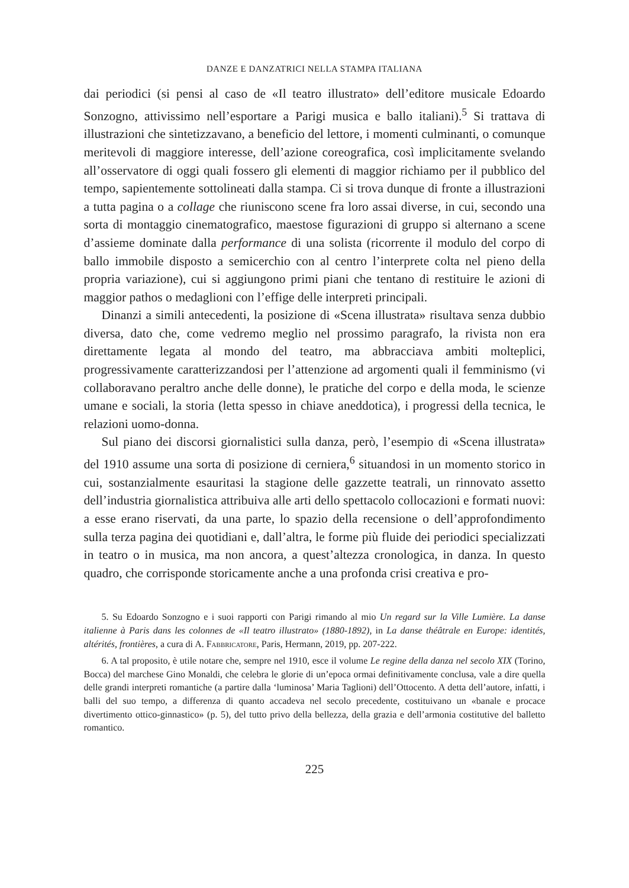DANZE E DANZATRICI NELLA STAMPA ITALIANA
dai periodici (si pensi al caso de «Il teatro illustrato» dell’editore musicale Edoardo Sonzogno, attivissimo nell’esportare a Parigi musica e ballo italiani).<sup>5</sup> Si trattava di illustrazioni che sintetizzavano, a beneficio del lettore, i momenti culminanti, o comunque meritevoli di maggiore interesse, dell’azione coreografica, così implicitamente svelando all’osservatore di oggi quali fossero gli elementi di maggior richiamo per il pubblico del tempo, sapientemente sottolineati dalla stampa. Ci si trova dunque di fronte a illustrazioni a tutta pagina o a collage che riuniscono scene fra loro assai diverse, in cui, secondo una sorta di montaggio cinematografico, maestose figurazioni di gruppo si alternano a scene d’assieme dominate dalla performance di una solista (ricorrente il modulo del corpo di ballo immobile disposto a semicerchio con al centro l’interprete colta nel pieno della propria variazione), cui si aggiungono primi piani che tentano di restituire le azioni di maggior pathos o medaglioni con l’effige delle interpreti principali.
Dinanzi a simili antecedenti, la posizione di «Scena illustrata» risultava senza dubbio diversa, dato che, come vedremo meglio nel prossimo paragrafo, la rivista non era direttamente legata al mondo del teatro, ma abbracciava ambiti molteplici, progressivamente caratterizzandosi per l’attenzione ad argomenti quali il femminismo (vi collaboravano peraltro anche delle donne), le pratiche del corpo e della moda, le scienze umane e sociali, la storia (letta spesso in chiave aneddotica), i progressi della tecnica, le relazioni uomo-donna.
Sul piano dei discorsi giornalistici sulla danza, però, l’esempio di «Scena illustrata» del 1910 assume una sorta di posizione di cerniera,<sup>6</sup> situandosi in un momento storico in cui, sostanzialmente esauritasi la stagione delle gazzette teatrali, un rinnovato assetto dell’industria giornalistica attribuiva alle arti dello spettacolo collocazioni e formati nuovi: a esse erano riservati, da una parte, lo spazio della recensione o dell’approfondimento sulla terza pagina dei quotidiani e, dall’altra, le forme più fluide dei periodici specializzati in teatro o in musica, ma non ancora, a quest’altezza cronologica, in danza. In questo quadro, che corrisponde storicamente anche a una profonda crisi creativa e pro-
5. Su Edoardo Sonzogno e i suoi rapporti con Parigi rimando al mio Un regard sur la Ville Lumière. La danse italienne à Paris dans les colonnes de «Il teatro illustrato» (1880-1892), in La danse théâtrale en Europe: identités, altérités, frontières, a cura di A. Fabbricatore, Paris, Hermann, 2019, pp. 207-222.
6. A tal proposito, è utile notare che, sempre nel 1910, esce il volume Le regine della danza nel secolo XIX (Torino, Bocca) del marchese Gino Monaldi, che celebra le glorie di un’epoca ormai definitivamente conclusa, vale a dire quella delle grandi interpreti romantiche (a partire dalla ‘luminosa’ Maria Taglioni) dell’Ottocento. A detta dell’autore, infatti, i balli del suo tempo, a differenza di quanto accadeva nel secolo precedente, costituivano un «banale e procace divertimento ottico-ginnastico» (p. 5), del tutto privo della bellezza, della grazia e dell’armonia costitutive del balletto romantico.
225